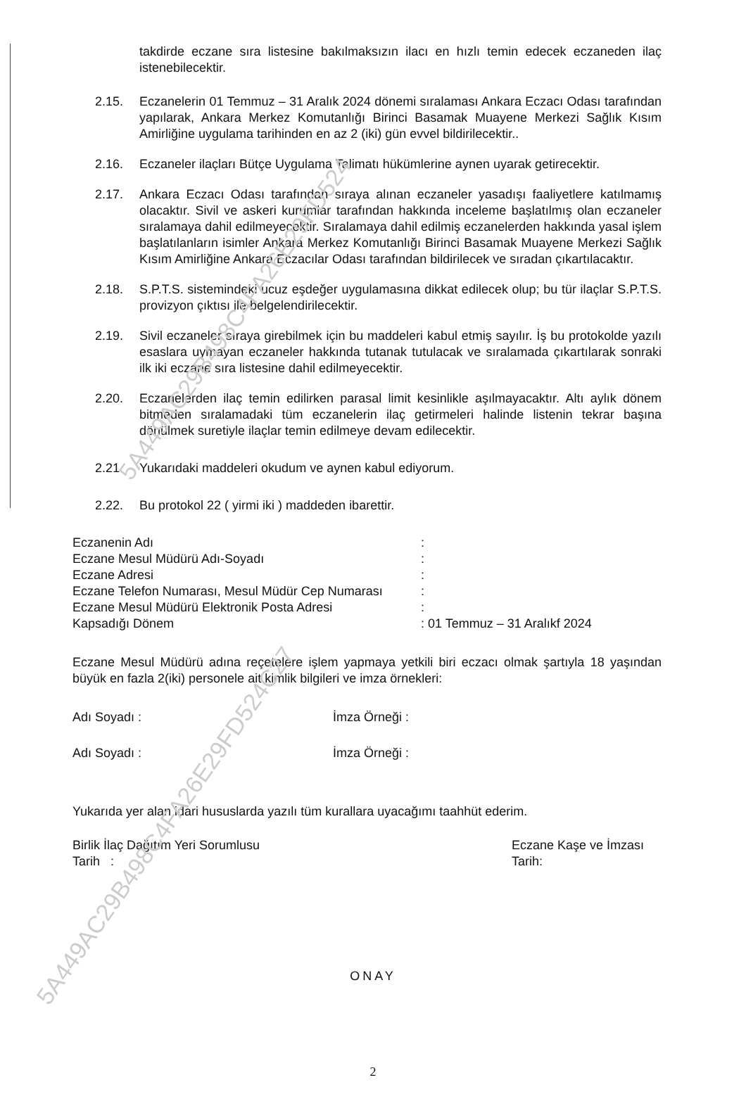takdirde eczane sıra listesine bakılmaksızın ilacı en hızlı temin edecek eczaneden ilaç istenebilecektir.
2.15. Eczanelerin 01 Temmuz – 31 Aralık 2024 dönemi sıralaması Ankara Eczacı Odası tarafından yapılarak, Ankara Merkez Komutanlığı Birinci Basamak Muayene Merkezi Sağlık Kısım Amirliğine uygulama tarihinden en az 2 (iki) gün evvel bildirilecektir..
2.16. Eczaneler ilaçları Bütçe Uygulama Talimatı hükümlerine aynen uyarak getirecektir.
2.17. Ankara Eczacı Odası tarafından sıraya alınan eczaneler yasadışı faaliyetlere katılmamış olacaktır. Sivil ve askeri kurumlar tarafından hakkında inceleme başlatılmış olan eczaneler sıralamaya dahil edilmeyecektir. Sıralamaya dahil edilmiş eczanelerden hakkında yasal işlem başlatılanların isimler Ankara Merkez Komutanlığı Birinci Basamak Muayene Merkezi Sağlık Kısım Amirliğine Ankara Eczacılar Odası tarafından bildirilecek ve sıradan çıkartılacaktır.
2.18. S.P.T.S. sistemindeki ucuz eşdeğer uygulamasına dikkat edilecek olup; bu tür ilaçlar S.P.T.S. provizyon çıktısı ile belgelendirilecektir.
2.19. Sivil eczaneler sıraya girebilmek için bu maddeleri kabul etmiş sayılır. İş bu protokolde yazılı esaslara uymayan eczaneler hakkında tutanak tutulacak ve sıralamada çıkartılarak sonraki ilk iki eczane sıra listesine dahil edilmeyecektir.
2.20. Eczanelerden ilaç temin edilirken parasal limit kesinlikle aşılmayacaktır. Altı aylık dönem bitmeden sıralamadaki tüm eczanelerin ilaç getirmeleri halinde listenin tekrar başına dönülmek suretiyle ilaçlar temin edilmeye devam edilecektir.
2.21. Yukarıdaki maddeleri okudum ve aynen kabul ediyorum.
2.22. Bu protokol 22 ( yirmi iki ) maddeden ibarettir.
Eczanenin Adı:
Eczane Mesul Müdürü Adı-Soyadı:
Eczane Adresi:
Eczane Telefon Numarası, Mesul Müdür Cep Numarası:
Eczane Mesul Müdürü Elektronik Posta Adresi:
Kapsadığı Dönem: 01 Temmuz – 31 Aralıkf 2024
Eczane Mesul Müdürü adına reçetelere işlem yapmaya yetkili biri eczacı olmak şartıyla 18 yaşından büyük en fazla 2(iki) personele ait kimlik bilgileri ve imza örnekleri:
Adı Soyadı : İmza Örneği :
Adı Soyadı : İmza Örneği :
Yukarıda yer alan idari hususlarda yazılı tüm kurallara uyacağımı taahhüt ederim.
Birlik İlaç Dağıtım Yeri Sorumlusu
Tarih :
Eczane Kaşe ve İmzası
Tarih:
ONAY
2
5A449AC29B498C4FA26E29FD524
5A449AC29B498C4FA26E29FD524C27